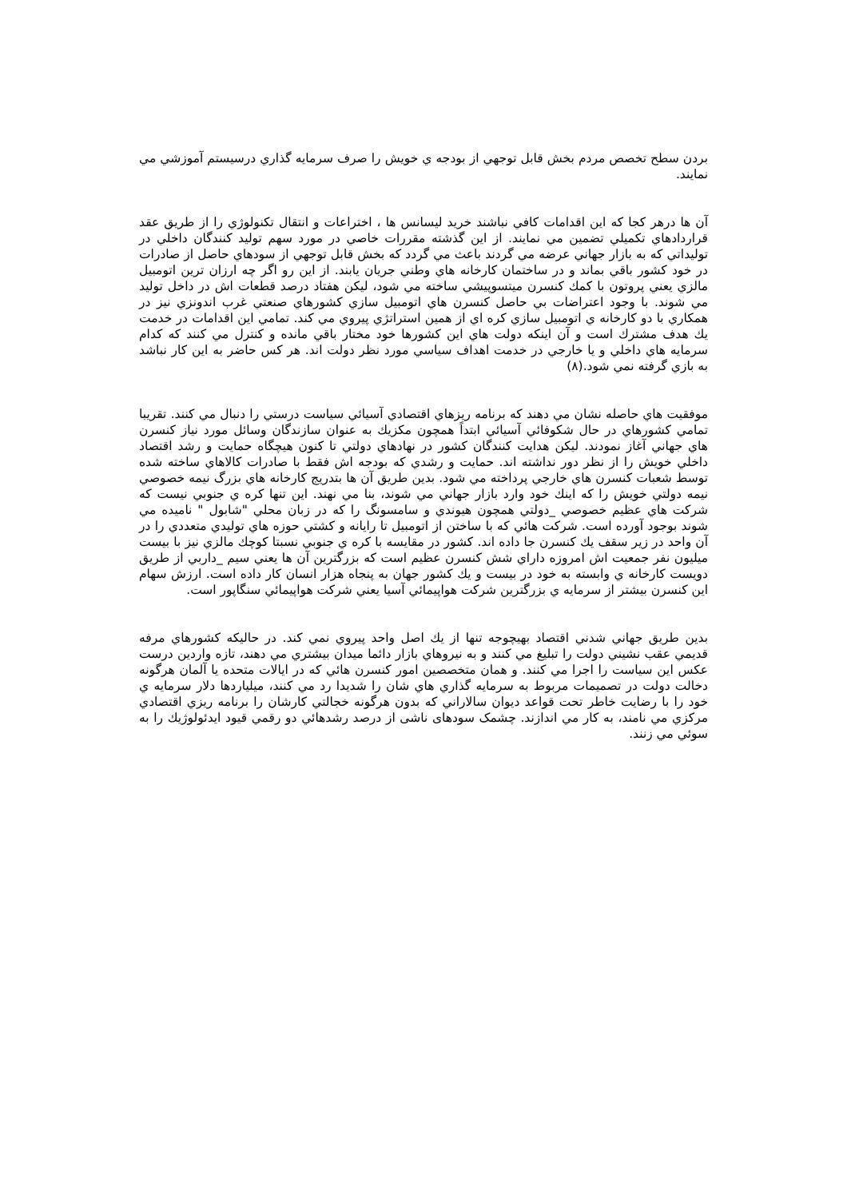بردن سطح تخصص مردم بخش قابل توجهي از بودجه ي خويش را صرف سرمايه گذاري درسيستم آموزشي مي نمايند.
آن ها درهر كجا كه اين اقدامات كافي نباشند خريد ليسانس ها ، اختراعات و انتقال تكنولوژي را از طريق عقد قراردادهاي تكميلي تضمين مي نمايند. از اين گذشته مقررات خاصي در مورد سهم توليد كنندگان داخلي در توليداتي كه به بازار جهاني عرضه مي گردند باعث مي گردد كه بخش قابل توجهي از سودهاي حاصل از صادرات در خود كشور باقي بماند و در ساختمان كارخانه هاي وطني جريان يابند. از اين رو اگر چه ارزان ترين اتومبيل مالزي يعني پروتون با كمك كنسرن ميتسوپيشي ساخته مي شود، ليكن هفتاد درصد قطعات اش در داخل توليد مي شوند. با وجود اعتراضات بي حاصل كنسرن هاي اتومبيل سازي كشورهاي صنعتي غرب اندونزي نيز در همكاري با دو كارخانه ي اتومبيل سازي كره اي از همين استراتژي پيروي مي كند. تمامي اين اقدامات در خدمت يك هدف مشترك است و آن اينكه دولت هاي اين كشورها خود مختار باقي مانده و كنترل مي كنند كه كدام سرمايه هاي داخلي و يا خارجي در خدمت اهداف سياسي مورد نظر دولت اند. هر كس حاضر به اين كار نباشد به بازي گرفته نمي شود.(٨)
موفقيت هاي حاصله نشان مي دهند كه برنامه ريزهاي اقتصادي آسيائي سياست درستي را دنبال مي كنند. تقريبا تمامي كشورهاي در حال شكوفائي آسيائي ابتداً همچون مكزيك به عنوان سازندگان وسائل مورد نياز كنسرن هاي جهاني آغاز نمودند. ليكن هدايت كنندگان كشور در نهادهاي دولتي تا كنون هيچگاه حمايت و رشد اقتصاد داخلي خويش را از نظر دور نداشته اند. حمايت و رشدي كه بودجه اش فقط با صادرات كالاهاي ساخته شده توسط شعبات كنسرن هاي خارجي پرداخته مي شود. بدين طريق آن ها بتدريج كارخانه هاي بزرگ نيمه خصوصي نيمه دولتي خويش را كه اينك خود وارد بازار جهاني مي شوند، بنا مي نهند. اين تنها كره ي جنوبي نيست كه شركت هاي عظيم خصوصي _دولتي همچون هيوندي و سامسونگ را كه در زبان محلي "شابول " ناميده مي شوند بوجود آورده است. شركت هائي كه با ساختن از اتومبيل تا رايانه و كشتي حوزه هاي توليدي متعددي را در آن واحد در زير سقف يك كنسرن جا داده اند. كشور در مقايسه با كره ي جنوبي نسبتا كوچك مالزي نيز با بيست ميليون نفر جمعيت اش امروزه داراي شش كنسرن عظيم است كه بزرگترين آن ها يعني سيم _داربي از طريق دويست كارخانه ي وابسته به خود در بيست و يك كشور جهان به پنجاه هزار انسان كار داده است. ارزش سهام اين كنسرن بيشتر از سرمايه ي بزرگترين شركت هواپيمائي آسيا يعني شركت هواپيمائي سنگاپور است.
بدين طريق جهاني شدني اقتصاد بهيچوجه تنها از يك اصل واحد پيروي نمي كند. در حاليكه كشورهاي مرفه قديمي عقب نشيني دولت را تبليغ مي كنند و به نيروهاي بازار دائما ميدان بيشتري مي دهند، تازه واردين درست عكس اين سياست را اجرا مي كنند. و همان متخصصين امور كنسرن هائي كه در ايالات متحده يا آلمان هرگونه دخالت دولت در تصميمات مربوط به سرمايه گذاري هاي شان را شديدا رد مي كنند، ميلياردها دلار سرمايه ي خود را با رضايت خاطر تحت قواعد ديوان سالاراني كه بدون هرگونه خجالتي كارشان را برنامه ريزي اقتصادي مركزي مي نامند، به كار مي اندازند. چشمک سودهای ناشی از درصد رشدهائي دو رقمي قيود ايدئولوژيك را به سوئي مي زنند.